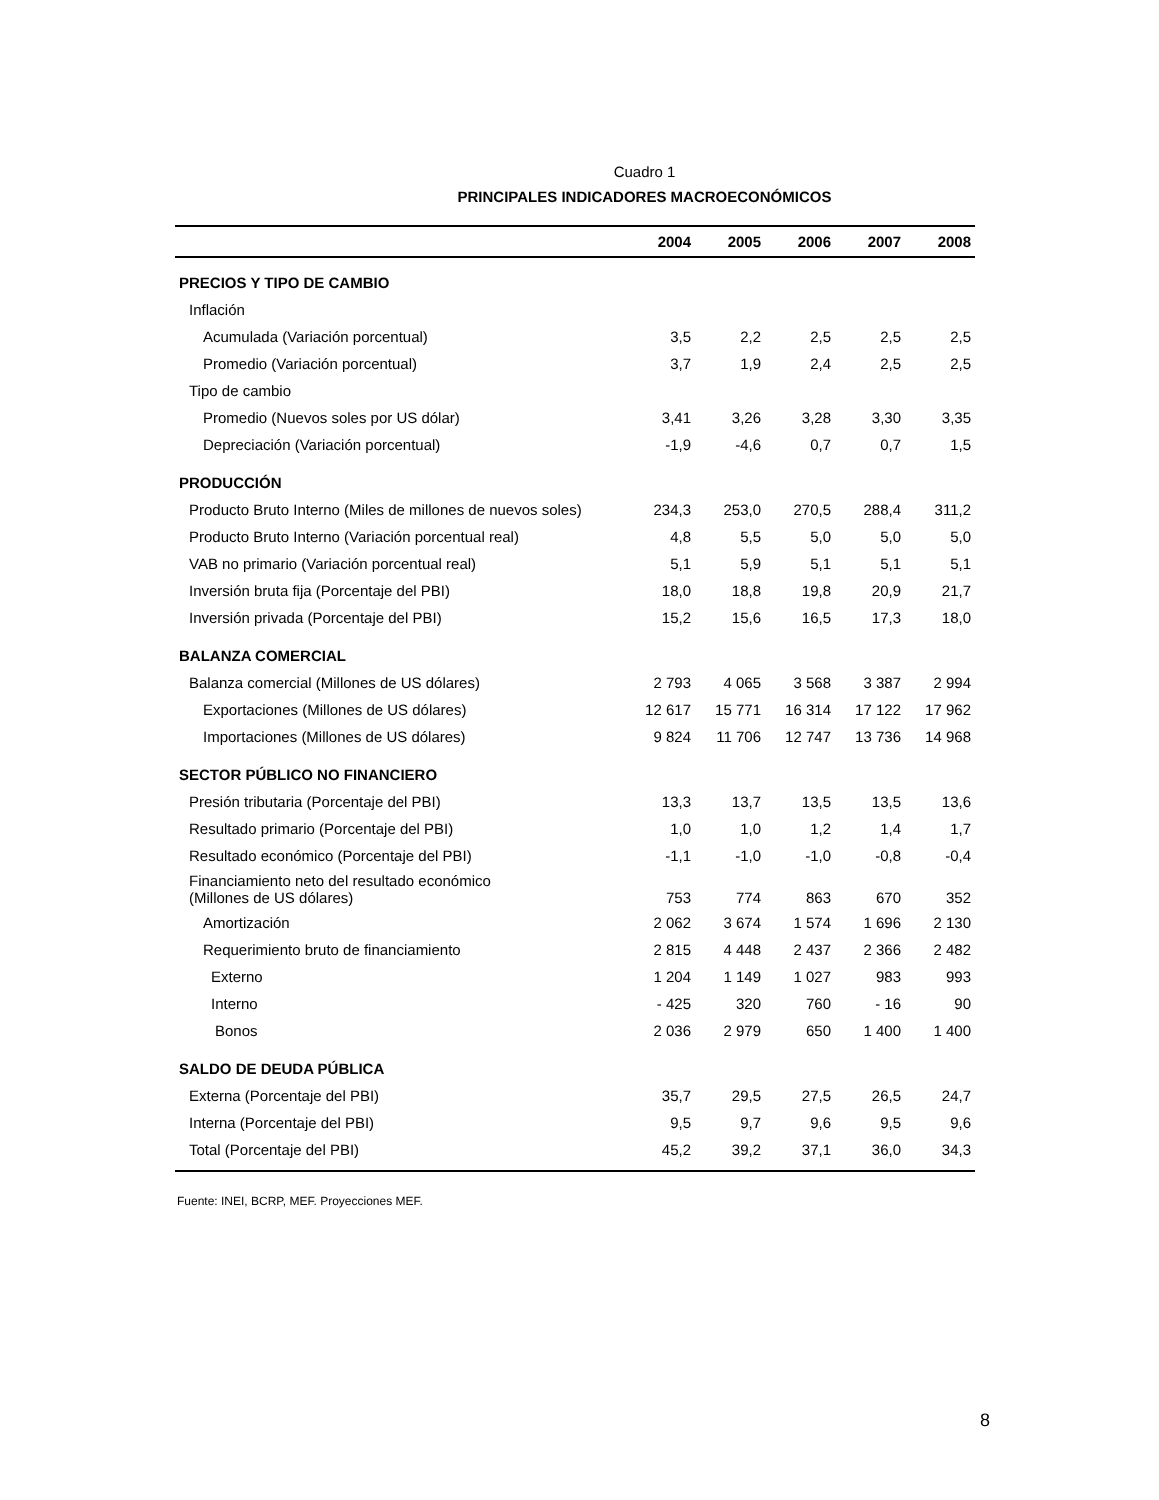Cuadro 1
PRINCIPALES INDICADORES MACROECONÓMICOS
| | 2004 | 2005 | 2006 | 2007 | 2008 |
| --- | --- | --- | --- | --- | --- |
| PRECIOS Y TIPO DE CAMBIO | | | | | |
| Inflación | | | | | |
| Acumulada (Variación porcentual) | 3,5 | 2,2 | 2,5 | 2,5 | 2,5 |
| Promedio (Variación porcentual) | 3,7 | 1,9 | 2,4 | 2,5 | 2,5 |
| Tipo de cambio | | | | | |
| Promedio (Nuevos soles por US dólar) | 3,41 | 3,26 | 3,28 | 3,30 | 3,35 |
| Depreciación (Variación porcentual) | -1,9 | -4,6 | 0,7 | 0,7 | 1,5 |
| PRODUCCIÓN | | | | | |
| Producto Bruto Interno (Miles de millones de nuevos soles) | 234,3 | 253,0 | 270,5 | 288,4 | 311,2 |
| Producto Bruto Interno (Variación porcentual real) | 4,8 | 5,5 | 5,0 | 5,0 | 5,0 |
| VAB no primario (Variación porcentual real) | 5,1 | 5,9 | 5,1 | 5,1 | 5,1 |
| Inversión bruta fija (Porcentaje del PBI) | 18,0 | 18,8 | 19,8 | 20,9 | 21,7 |
| Inversión privada (Porcentaje del PBI) | 15,2 | 15,6 | 16,5 | 17,3 | 18,0 |
| BALANZA COMERCIAL | | | | | |
| Balanza comercial (Millones de US dólares) | 2 793 | 4 065 | 3 568 | 3 387 | 2 994 |
| Exportaciones (Millones de US dólares) | 12 617 | 15 771 | 16 314 | 17 122 | 17 962 |
| Importaciones (Millones de US dólares) | 9 824 | 11 706 | 12 747 | 13 736 | 14 968 |
| SECTOR PÚBLICO NO FINANCIERO | | | | | |
| Presión tributaria (Porcentaje del PBI) | 13,3 | 13,7 | 13,5 | 13,5 | 13,6 |
| Resultado primario (Porcentaje del PBI) | 1,0 | 1,0 | 1,2 | 1,4 | 1,7 |
| Resultado económico (Porcentaje del PBI) | -1,1 | -1,0 | -1,0 | -0,8 | -0,4 |
| Financiamiento neto del resultado económico (Millones de US dólares) | 753 | 774 | 863 | 670 | 352 |
| Amortización | 2 062 | 3 674 | 1 574 | 1 696 | 2 130 |
| Requerimiento bruto de financiamiento | 2 815 | 4 448 | 2 437 | 2 366 | 2 482 |
| Externo | 1 204 | 1 149 | 1 027 | 983 | 993 |
| Interno | - 425 | 320 | 760 | - 16 | 90 |
| Bonos | 2 036 | 2 979 | 650 | 1 400 | 1 400 |
| SALDO DE DEUDA PÚBLICA | | | | | |
| Externa (Porcentaje del PBI) | 35,7 | 29,5 | 27,5 | 26,5 | 24,7 |
| Interna (Porcentaje del PBI) | 9,5 | 9,7 | 9,6 | 9,5 | 9,6 |
| Total (Porcentaje del PBI) | 45,2 | 39,2 | 37,1 | 36,0 | 34,3 |
Fuente: INEI, BCRP, MEF. Proyecciones MEF.
8